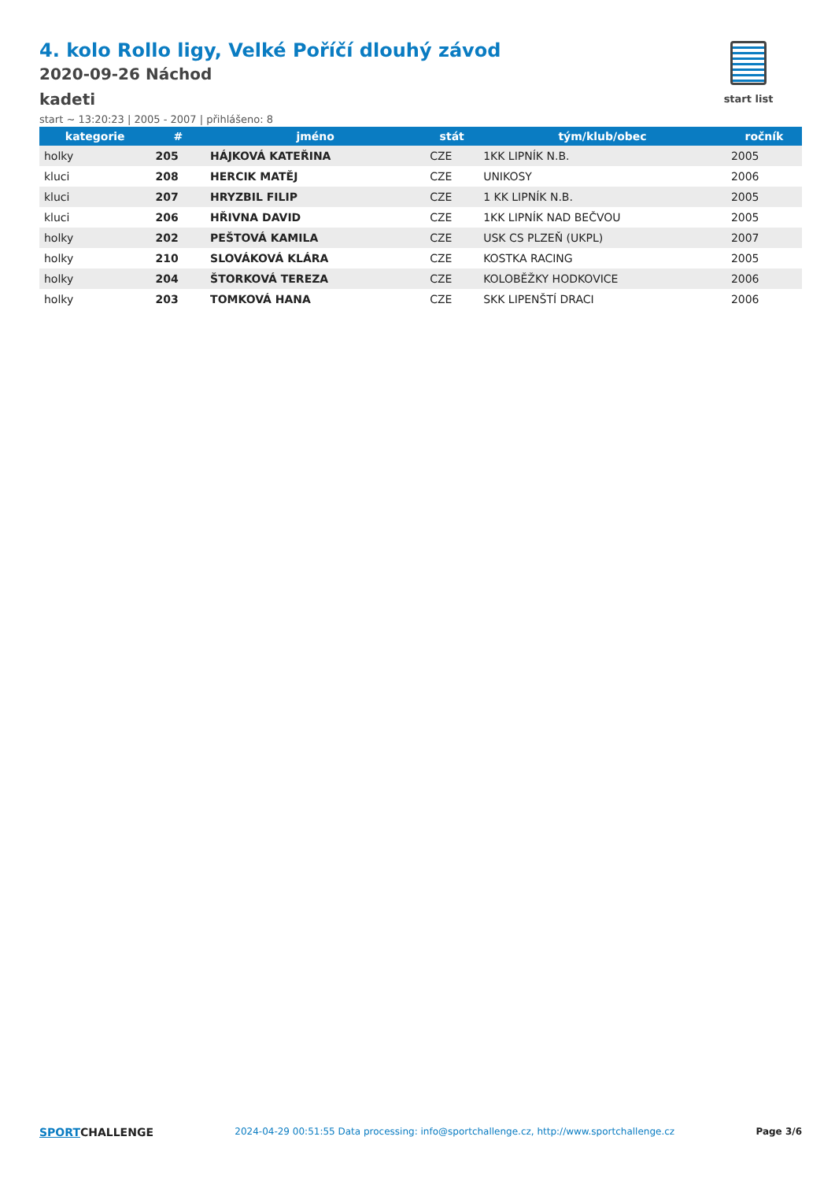start list
4. kolo Rollo ligy, Velké Poříčí dlouhý závod
2020-09-26 Náchod
kadeti
start ~ 13:20:23 | 2005 - 2007 | přihlášeno: 8
| kategorie | # | jméno | stát | tým/klub/obec | ročník |
| --- | --- | --- | --- | --- | --- |
| holky | 205 | HÁJKOVÁ KATEŘINA | CZE | 1KK LIPNÍK N.B. | 2005 |
| kluci | 208 | HERCIK MATĚJ | CZE | UNIKOSY | 2006 |
| kluci | 207 | HRYZBIL FILIP | CZE | 1 KK LIPNÍK N.B. | 2005 |
| kluci | 206 | HŘIVNA DAVID | CZE | 1KK LIPNÍK NAD BEČVOU | 2005 |
| holky | 202 | PEŠTOVÁ KAMILA | CZE | USK CS PLZEŇ (UKPL) | 2007 |
| holky | 210 | SLOVÁKOVÁ KLÁRA | CZE | KOSTKA RACING | 2005 |
| holky | 204 | ŠTORKOVÁ TEREZA | CZE | KOLOBĚŽKY HODKOVICE | 2006 |
| holky | 203 | TOMKOVÁ HANA | CZE | SKK LIPENŠTÍ DRACI | 2006 |
SPORTCHALLENGE 2024-04-29 00:51:55 Data processing: info@sportchallenge.cz, http://www.sportchallenge.cz Page 3/6